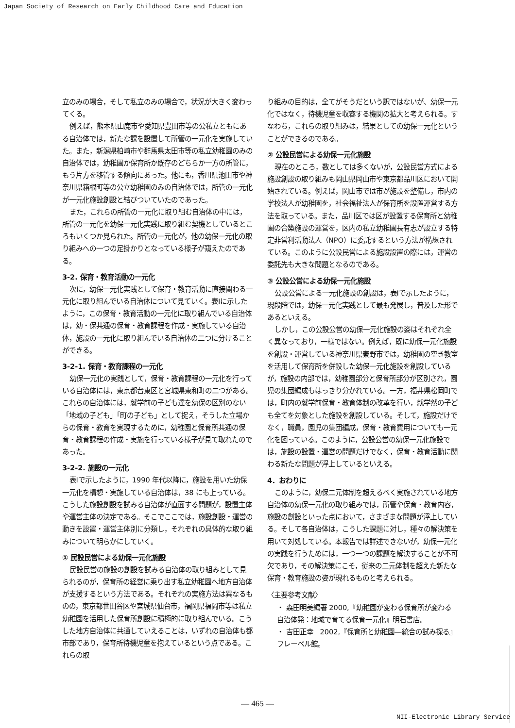Japan Society of Research on Early Childhood Care and Education
立のみの場合，そして私立のみの場合で，状況が大きく変わってくる。
例えば，熊本県山鹿市や愛知県豊田市等の公私立ともにある自治体では，新たな課を設置して所管の一元化を実施していた。また，新潟県柏崎市や群馬県太田市等の私立幼稚園のみの自治体では，幼稚園か保育所か既存のどちらか一方の所管に，もう片方を移管する傾向にあった。他にも，香川県池田市や神奈川県箱根町等の公立幼稚園のみの自治体では，所管の一元化が一元化施設創設と結びついていたのであった。
また，これらの所管の一元化に取り組む自治体の中には，所管の一元化を幼保一元化実践に取り組む契機としているところもいくつか見られた。所管の一元化が，他の幼保一元化の取り組みへの一つの足掛かりとなっている様子が窺えたのである。
3-2. 保育・教育活動の一元化
次に，幼保一元化実践として保育・教育活動に直接関わる一元化に取り組んでいる自治体について見ていく。表Ⅰに示したように，この保育・教育活動の一元化に取り組んでいる自治体は，幼・保共通の保育・教育課程を作成・実施している自治体，施設の一元化に取り組んでいる自治体の二つに分けることができる。
3-2-1. 保育・教育課程の一元化
幼保一元化の実践として，保育・教育課程の一元化を行っている自治体には，東京都台東区と宮城県東和町の二つがある。これらの自治体には，就学前の子ども達を幼保の区別のない「地域の子ども」「町の子ども」として捉え，そうした立場からの保育・教育を実現するために，幼稚園と保育所共通の保育・教育課程の作成・実施を行っている様子が見て取れたのであった。
3-2-2. 施設の一元化
表Ⅰで示したように，1990 年代以降に，施設を用いた幼保一元化を構想・実施している自治体は，38 にも上っている。こうした施設創設を試みる自治体が直面する問題が，設置主体や運営主体の決定である。そこでここでは，施設創設・運営の動きを設置・運営主体別に分類し，それぞれの具体的な取り組みについて明らかにしていく。
① 民設民営による幼保一元化施設
民設民営の施設の創設を試みる自治体の取り組みとして見られるのが，保育所の経営に乗り出す私立幼稚園へ地方自治体が支援するという方法である。それぞれの実施方法は異なるものの，東京都世田谷区や宮城県仙台市，福岡県福岡市等は私立幼稚園を活用した保育所創設に積極的に取り組んでいる。こうした地方自治体に共通していえることは，いずれの自治体も都市部であり，保育所待機児童を抱えているという点である。これらの取
り組みの目的は，全てがそうだという訳ではないが、幼保一元化ではなく，待機児童を収容する機関の拡大と考えられる。すなわち，これらの取り組みは，結果としての幼保一元化ということができるのである。
② 公設民営による幼保一元化施設
現在のところ，数としては多くないが，公設民営方式による施設創設の取り組みも岡山県岡山市や東京都品川区において開始されている。例えば，岡山市では市が施設を整備し，市内の学校法人が幼稚園を，社会福祉法人が保育所を設置運営する方法を取っている。また，品川区では区が設置する保育所と幼稚園の合築施設の運営を，区内の私立幼稚園長有志が設立する特定非営利活動法人（NPO）に委託するという方法が構想されている。このように公設民営による施設設置の際には，運営の委託先も大きな問題となるのである。
③ 公設公営による幼保一元化施設
公設公営による一元化施設の創設は，表Ⅰで示したように，現段階では，幼保一元化実践として最も発展し，普及した形であるといえる。
しかし，この公設公営の幼保一元化施設の姿はそれぞれ全く異なっており，一様ではない。例えば，既に幼保一元化施設を創設・運営している神奈川県秦野市では，幼稚園の空き教室を活用して保育所を併設した幼保一元化施設を創設しているが，施設の内部では，幼稚園部分と保育所部分が区別され，園児の集団編成もはっきり分かれている。一方，福井県松岡町では，町内の就学前保育・教育体制の改革を行い，就学然の子ども全てを対象とした施設を創設している。そして，施設だけでなく，職員，園児の集団編成，保育・教育費用についても一元化を図っている。このように，公設公営の幼保一元化施設では，施設の設置・運営の問題だけでなく，保育・教育活動に関わる新たな問題が浮上しているといえる。
4．おわりに
このように，幼保二元体制を超えるべく実施されている地方自治体の幼保一元化の取り組みでは，所管や保育・教育内容，施設の創設といった点において，さまざまな問題が浮上している。そして各自治体は，こうした課題に対し，種々の解決策を用いて対処している。本報告では詳述できないが，幼保一元化の実践を行うためには，一つ一つの課題を解決することが不可欠であり，その解決策にこそ，従来の二元体制を超えた新たな保育・教育施設の姿が現れるものと考えられる。
〈主要参考文献〉
・ 森田明美編著 2000,『幼稚園が変わる保育所が変わる　自治体発：地域で育てる保育一元化』明石書店。
・ 吉田正幸　2002,『保育所と幼稚園―統合の試み探る』　フレーベル館。
— 465 —
NII-Electronic Library Service